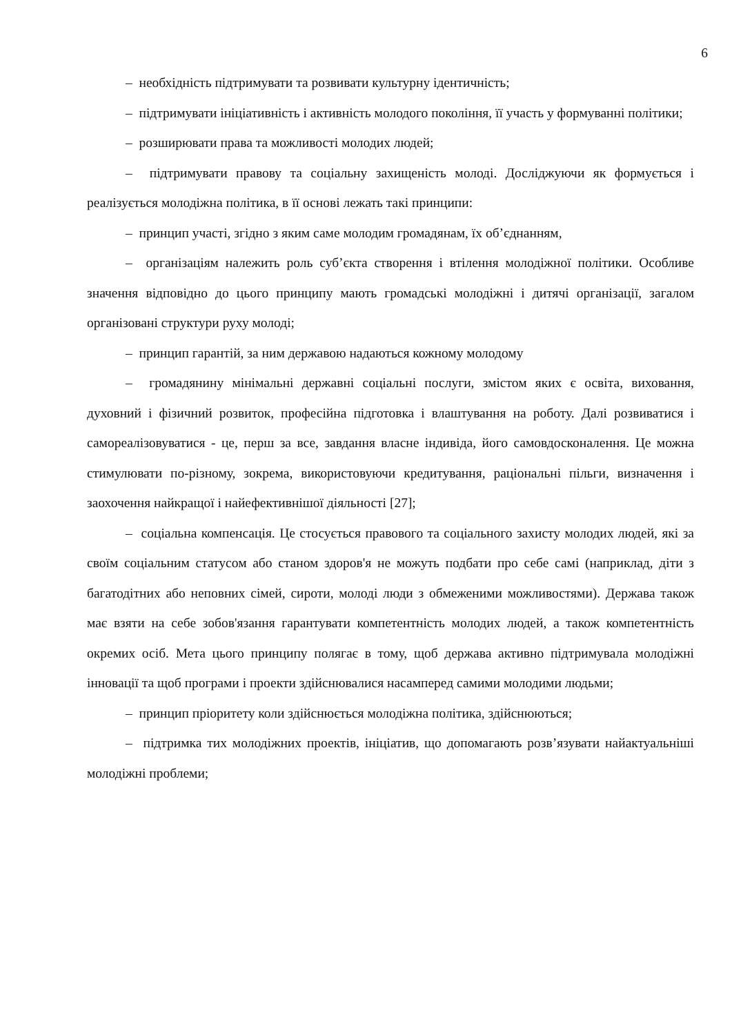6
– необхідність підтримувати та розвивати культурну ідентичність;
– підтримувати ініціативність і активність молодого покоління, її участь у формуванні політики;
– розширювати права та можливості молодих людей;
– підтримувати правову та соціальну захищеність молоді. Досліджуючи як формується і реалізується молодіжна політика, в її основі лежать такі принципи:
– принцип участі, згідно з яким саме молодим громадянам, їх об’єднанням,
– організаціям належить роль суб’єкта створення і втілення молодіжної політики. Особливе значення відповідно до цього принципу мають громадські молодіжні і дитячі організації, загалом організовані структури руху молоді;
– принцип гарантій, за ним державою надаються кожному молодому
– громадянину мінімальні державні соціальні послуги, змістом яких є освіта, виховання, духовний і фізичний розвиток, професійна підготовка і влаштування на роботу. Далі розвиватися і самореалізовуватися - це, перш за все, завдання власне індивіда, його самовдосконалення. Це можна стимулювати по-різному, зокрема, використовуючи кредитування, раціональні пільги, визначення і заохочення найкращої і найефективнішої діяльності [27];
– соціальна компенсація. Це стосується правового та соціального захисту молодих людей, які за своїм соціальним статусом або станом здоров'я не можуть подбати про себе самі (наприклад, діти з багатодітних або неповних сімей, сироти, молоді люди з обмеженими можливостями). Держава також має взяти на себе зобов'язання гарантувати компетентність молодих людей, а також компетентність окремих осіб. Мета цього принципу полягає в тому, щоб держава активно підтримувала молодіжні інновації та щоб програми і проекти здійснювалися насамперед самими молодими людьми;
– принцип пріоритету коли здійснюється молодіжна політика, здійснюються;
– підтримка тих молодіжних проектів, ініціатив, що допомагають розв’язувати найактуальніші молодіжні проблеми;